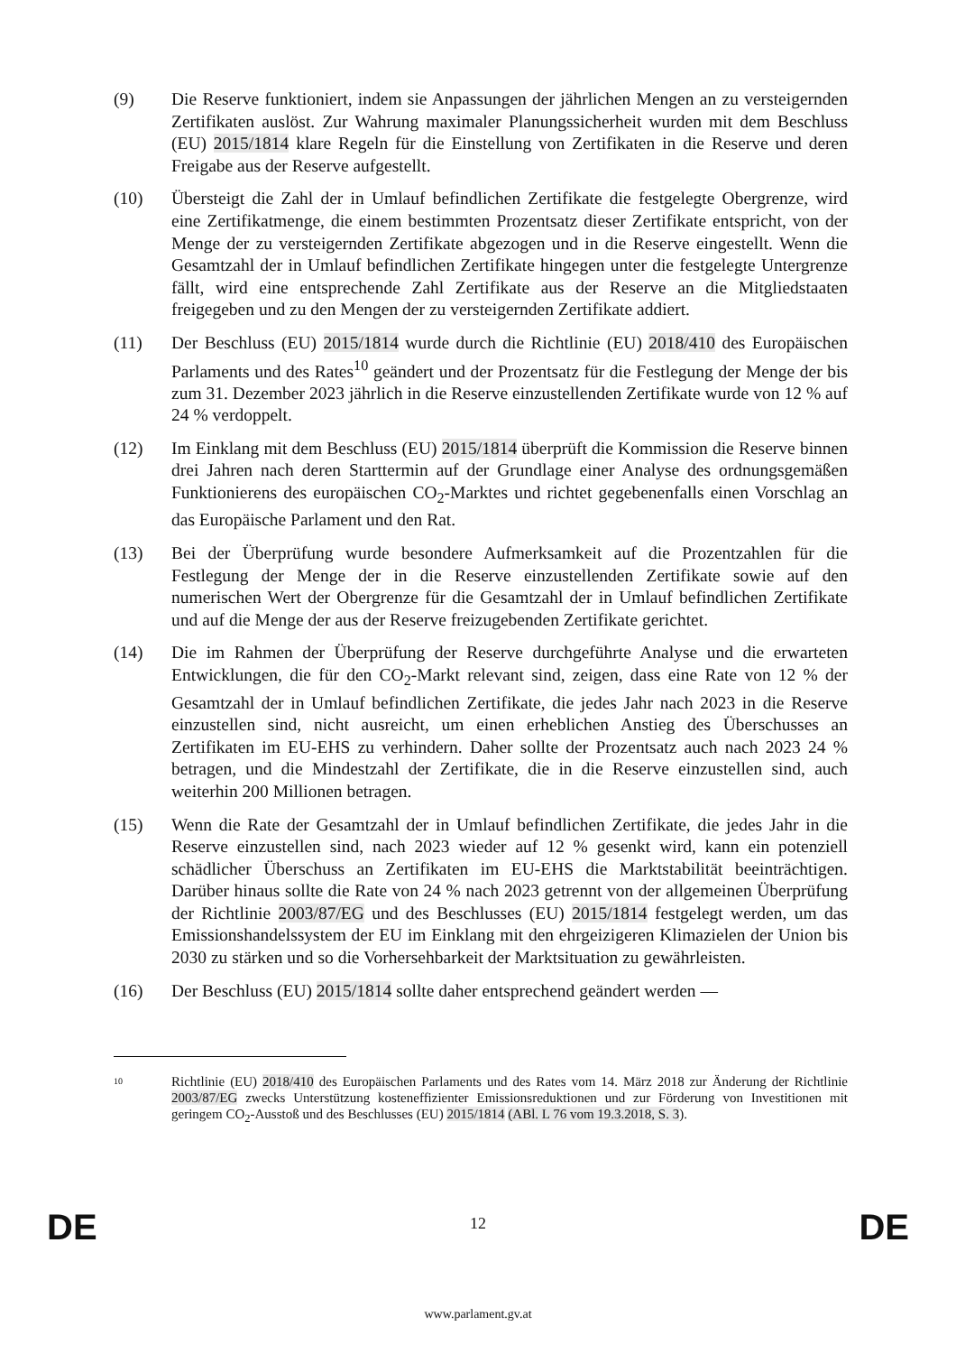(9) Die Reserve funktioniert, indem sie Anpassungen der jährlichen Mengen an zu versteigernden Zertifikaten auslöst. Zur Wahrung maximaler Planungssicherheit wurden mit dem Beschluss (EU) 2015/1814 klare Regeln für die Einstellung von Zertifikaten in die Reserve und deren Freigabe aus der Reserve aufgestellt.
(10) Übersteigt die Zahl der in Umlauf befindlichen Zertifikate die festgelegte Obergrenze, wird eine Zertifikatmenge, die einem bestimmten Prozentsatz dieser Zertifikate entspricht, von der Menge der zu versteigernden Zertifikate abgezogen und in die Reserve eingestellt. Wenn die Gesamtzahl der in Umlauf befindlichen Zertifikate hingegen unter die festgelegte Untergrenze fällt, wird eine entsprechende Zahl Zertifikate aus der Reserve an die Mitgliedstaaten freigegeben und zu den Mengen der zu versteigernden Zertifikate addiert.
(11) Der Beschluss (EU) 2015/1814 wurde durch die Richtlinie (EU) 2018/410 des Europäischen Parlaments und des Rates<sup>10</sup> geändert und der Prozentsatz für die Festlegung der Menge der bis zum 31. Dezember 2023 jährlich in die Reserve einzustellenden Zertifikate wurde von 12 % auf 24 % verdoppelt.
(12) Im Einklang mit dem Beschluss (EU) 2015/1814 überprüft die Kommission die Reserve binnen drei Jahren nach deren Starttermin auf der Grundlage einer Analyse des ordnungsgemäßen Funktionierens des europäischen CO<sub>2</sub>-Marktes und richtet gegebenenfalls einen Vorschlag an das Europäische Parlament und den Rat.
(13) Bei der Überprüfung wurde besondere Aufmerksamkeit auf die Prozentzahlen für die Festlegung der Menge der in die Reserve einzustellenden Zertifikate sowie auf den numerischen Wert der Obergrenze für die Gesamtzahl der in Umlauf befindlichen Zertifikate und auf die Menge der aus der Reserve freizugebenden Zertifikate gerichtet.
(14) Die im Rahmen der Überprüfung der Reserve durchgeführte Analyse und die erwarteten Entwicklungen, die für den CO<sub>2</sub>-Markt relevant sind, zeigen, dass eine Rate von 12 % der Gesamtzahl der in Umlauf befindlichen Zertifikate, die jedes Jahr nach 2023 in die Reserve einzustellen sind, nicht ausreicht, um einen erheblichen Anstieg des Überschusses an Zertifikaten im EU-EHS zu verhindern. Daher sollte der Prozentsatz auch nach 2023 24 % betragen, und die Mindestzahl der Zertifikate, die in die Reserve einzustellen sind, auch weiterhin 200 Millionen betragen.
(15) Wenn die Rate der Gesamtzahl der in Umlauf befindlichen Zertifikate, die jedes Jahr in die Reserve einzustellen sind, nach 2023 wieder auf 12 % gesenkt wird, kann ein potenziell schädlicher Überschuss an Zertifikaten im EU-EHS die Marktstabilität beeinträchtigen. Darüber hinaus sollte die Rate von 24 % nach 2023 getrennt von der allgemeinen Überprüfung der Richtlinie 2003/87/EG und des Beschlusses (EU) 2015/1814 festgelegt werden, um das Emissionshandelssystem der EU im Einklang mit den ehrgeizigeren Klimazielen der Union bis 2030 zu stärken und so die Vorhersehbarkeit der Marktsituation zu gewährleisten.
(16) Der Beschluss (EU) 2015/1814 sollte daher entsprechend geändert werden —
10
Richtlinie (EU) 2018/410 des Europäischen Parlaments und des Rates vom 14. März 2018 zur Änderung der Richtlinie 2003/87/EG zwecks Unterstützung kosteneffizienter Emissionsreduktionen und zur Förderung von Investitionen mit geringem CO<sub>2</sub>-Ausstoß und des Beschlusses (EU) 2015/1814 (ABl. L 76 vom 19.3.2018, S. 3).
DE
12 DE
www.parlament.gv.at